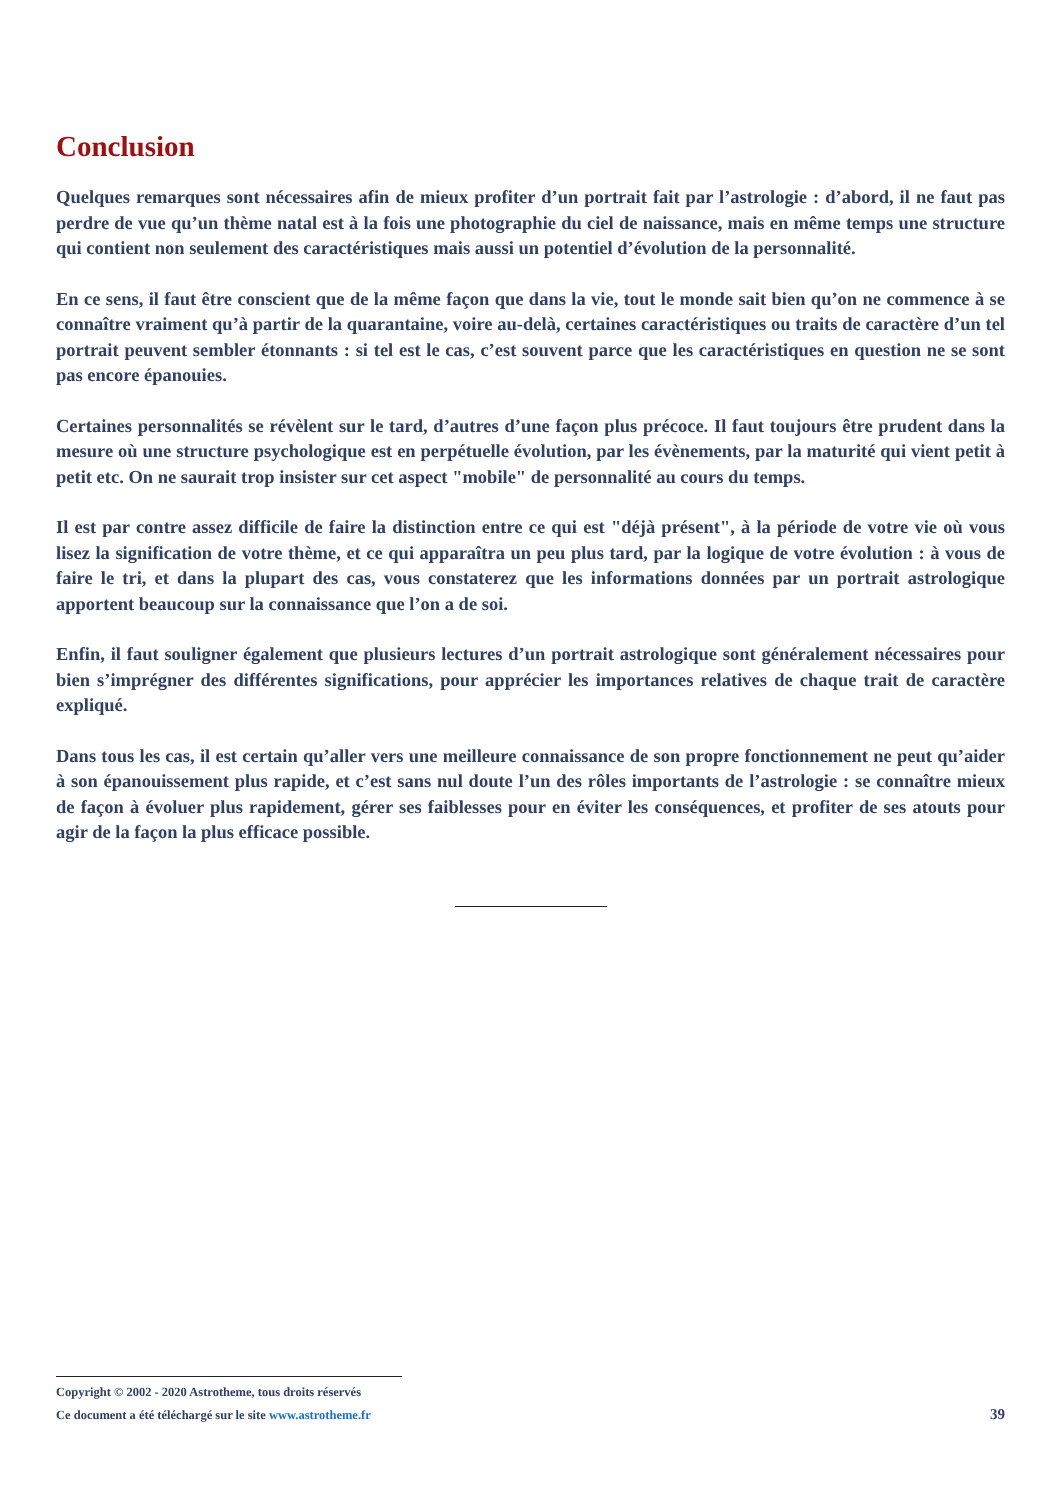Conclusion
Quelques remarques sont nécessaires afin de mieux profiter d’un portrait fait par l’astrologie : d’abord, il ne faut pas perdre de vue qu’un thème natal est à la fois une photographie du ciel de naissance, mais en même temps une structure qui contient non seulement des caractéristiques mais aussi un potentiel d’évolution de la personnalité.
En ce sens, il faut être conscient que de la même façon que dans la vie, tout le monde sait bien qu’on ne commence à se connaître vraiment qu’à partir de la quarantaine, voire au-delà, certaines caractéristiques ou traits de caractère d’un tel portrait peuvent sembler étonnants : si tel est le cas, c’est souvent parce que les caractéristiques en question ne se sont pas encore épanouies.
Certaines personnalités se révèlent sur le tard, d’autres d’une façon plus précoce. Il faut toujours être prudent dans la mesure où une structure psychologique est en perpétuelle évolution, par les évènements, par la maturité qui vient petit à petit etc. On ne saurait trop insister sur cet aspect "mobile" de personnalité au cours du temps.
Il est par contre assez difficile de faire la distinction entre ce qui est "déjà présent", à la période de votre vie où vous lisez la signification de votre thème, et ce qui apparaîtra un peu plus tard, par la logique de votre évolution : à vous de faire le tri, et dans la plupart des cas, vous constaterez que les informations données par un portrait astrologique apportent beaucoup sur la connaissance que l’on a de soi.
Enfin, il faut souligner également que plusieurs lectures d’un portrait astrologique sont généralement nécessaires pour bien s’imprégner des différentes significations, pour apprécier les importances relatives de chaque trait de caractère expliqué.
Dans tous les cas, il est certain qu’aller vers une meilleure connaissance de son propre fonctionnement ne peut qu’aider à son épanouissement plus rapide, et c’est sans nul doute l’un des rôles importants de l’astrologie : se connaître mieux de façon à évoluer plus rapidement, gérer ses faiblesses pour en éviter les conséquences, et profiter de ses atouts pour agir de la façon la plus efficace possible.
Copyright © 2002 - 2020 Astrotheme, tous droits réservés
Ce document a été téléchargé sur le site www.astrotheme.fr 39